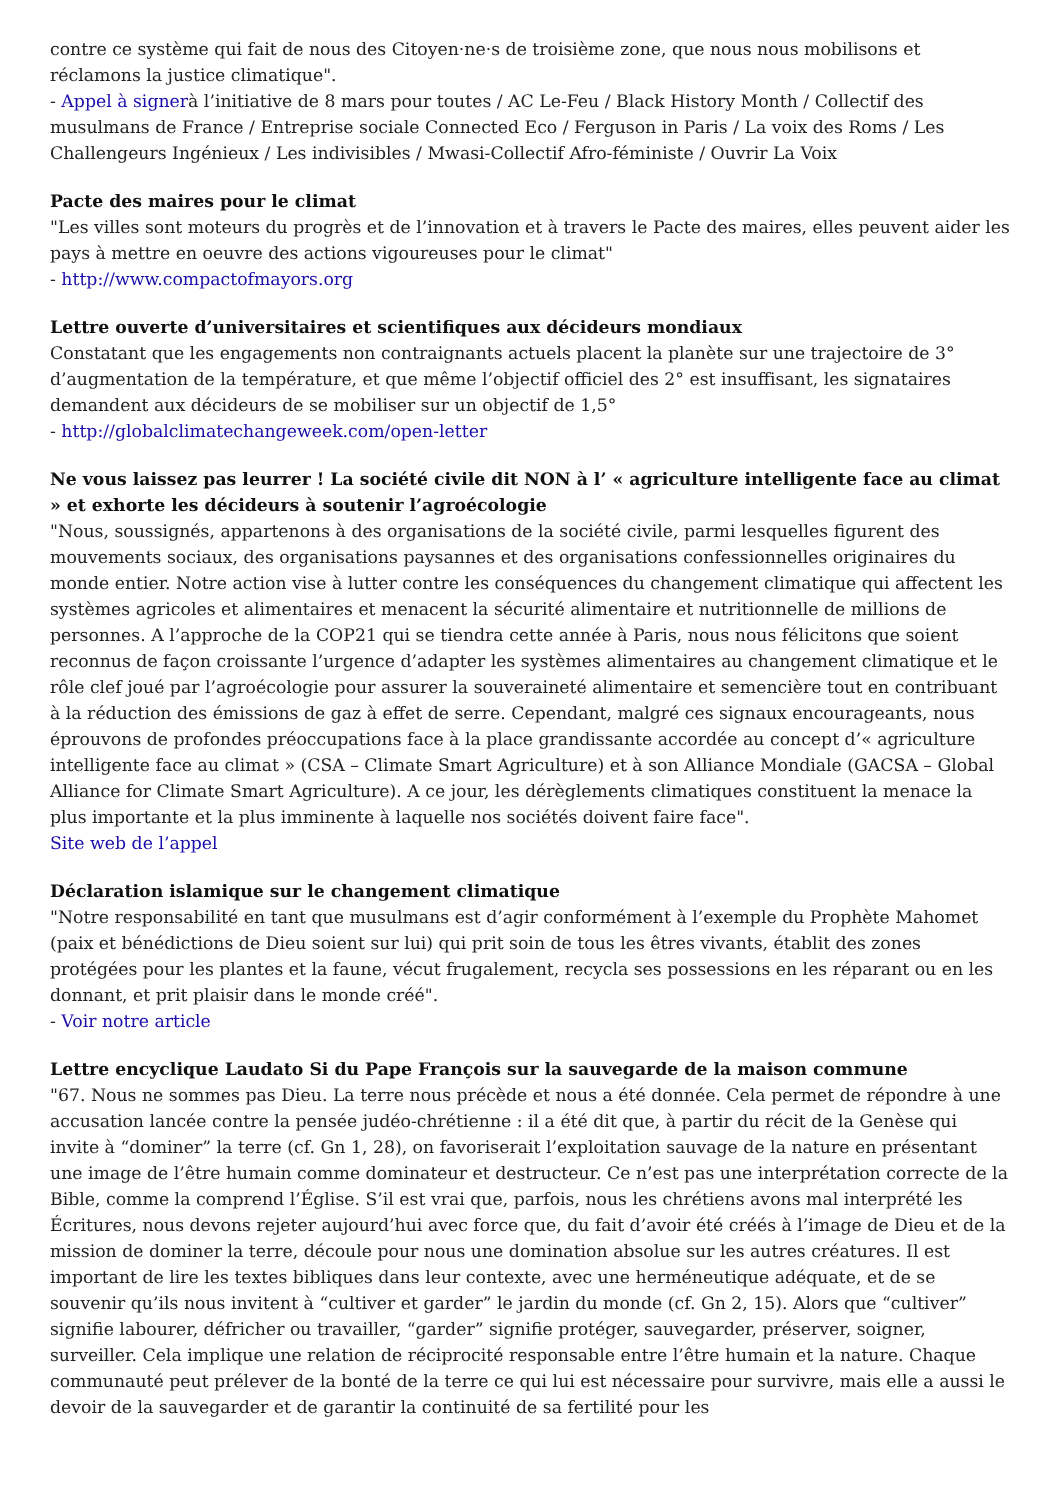contre ce système qui fait de nous des Citoyen·ne·s de troisième zone, que nous nous mobilisons et réclamons la justice climatique".
- Appel à signerà l’initiative de 8 mars pour toutes / AC Le-Feu / Black History Month / Collectif des musulmans de France / Entreprise sociale Connected Eco / Ferguson in Paris / La voix des Roms / Les Challengeurs Ingénieux / Les indivisibles / Mwasi-Collectif Afro-féministe / Ouvrir La Voix
Pacte des maires pour le climat
"Les villes sont moteurs du progrès et de l’innovation et à travers le Pacte des maires, elles peuvent aider les pays à mettre en oeuvre des actions vigoureuses pour le climat"
- http://www.compactofmayors.org
Lettre ouverte d’universitaires et scientifiques aux décideurs mondiaux
Constatant que les engagements non contraignants actuels placent la planète sur une trajectoire de 3° d’augmentation de la température, et que même l’objectif officiel des 2° est insuffisant, les signataires demandent aux décideurs de se mobiliser sur un objectif de 1,5°
- http://globalclimatechangeweek.com/open-letter
Ne vous laissez pas leurrer ! La société civile dit NON à l’ « agriculture intelligente face au climat » et exhorte les décideurs à soutenir l’agroécologie
"Nous, soussignés, appartenons à des organisations de la société civile, parmi lesquelles figurent des mouvements sociaux, des organisations paysannes et des organisations confessionnelles originaires du monde entier. Notre action vise à lutter contre les conséquences du changement climatique qui affectent les systèmes agricoles et alimentaires et menacent la sécurité alimentaire et nutritionnelle de millions de personnes. A l’approche de la COP21 qui se tiendra cette année à Paris, nous nous félicitons que soient reconnus de façon croissante l’urgence d’adapter les systèmes alimentaires au changement climatique et le rôle clef joué par l’agroécologie pour assurer la souveraineté alimentaire et semencière tout en contribuant à la réduction des émissions de gaz à effet de serre. Cependant, malgré ces signaux encourageants, nous éprouvons de profondes préoccupations face à la place grandissante accordée au concept d’« agriculture intelligente face au climat » (CSA – Climate Smart Agriculture) et à son Alliance Mondiale (GACSA – Global Alliance for Climate Smart Agriculture). A ce jour, les dérèglements climatiques constituent la menace la plus importante et la plus imminente à laquelle nos sociétés doivent faire face".
Site web de l’appel
Déclaration islamique sur le changement climatique
"Notre responsabilité en tant que musulmans est d’agir conformément à l’exemple du Prophète Mahomet (paix et bénédictions de Dieu soient sur lui) qui prit soin de tous les êtres vivants, établit des zones protégées pour les plantes et la faune, vécut frugalement, recycla ses possessions en les réparant ou en les donnant, et prit plaisir dans le monde créé".
- Voir notre article
Lettre encyclique Laudato Si du Pape François sur la sauvegarde de la maison commune
"67. Nous ne sommes pas Dieu. La terre nous précède et nous a été donnée. Cela permet de répondre à une accusation lancée contre la pensée judéo-chrétienne : il a été dit que, à partir du récit de la Genèse qui invite à “dominer” la terre (cf. Gn 1, 28), on favoriserait l’exploitation sauvage de la nature en présentant une image de l’être humain comme dominateur et destructeur. Ce n’est pas une interprétation correcte de la Bible, comme la comprend l’Église. S’il est vrai que, parfois, nous les chrétiens avons mal interprété les Écritures, nous devons rejeter aujourd’hui avec force que, du fait d’avoir été créés à l’image de Dieu et de la mission de dominer la terre, découle pour nous une domination absolue sur les autres créatures. Il est important de lire les textes bibliques dans leur contexte, avec une herméneutique adéquate, et de se souvenir qu’ils nous invitent à “cultiver et garder” le jardin du monde (cf. Gn 2, 15). Alors que “cultiver” signifie labourer, défricher ou travailler, “garder” signifie protéger, sauvegarder, préserver, soigner, surveiller. Cela implique une relation de réciprocité responsable entre l’être humain et la nature. Chaque communauté peut prélever de la bonté de la terre ce qui lui est nécessaire pour survivre, mais elle a aussi le devoir de la sauvegarder et de garantir la continuité de sa fertilité pour les